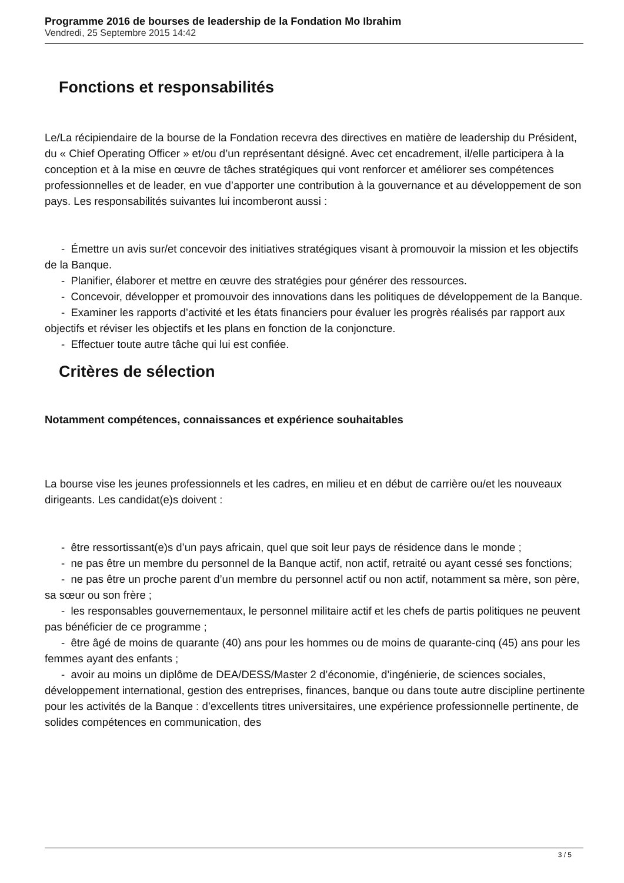Programme 2016 de bourses de leadership de la Fondation Mo Ibrahim
Vendredi, 25 Septembre 2015 14:42
Fonctions et responsabilités
Le/La récipiendaire de la bourse de la Fondation recevra des directives en matière de leadership du Président, du « Chief Operating Officer » et/ou d’un représentant désigné. Avec cet encadrement, il/elle participera à la conception et à la mise en œuvre de tâches stratégiques qui vont renforcer et améliorer ses compétences professionnelles et de leader, en vue d’apporter une contribution à la gouvernance et au développement de son pays. Les responsabilités suivantes lui incomberont aussi :
- Émettre un avis sur/et concevoir des initiatives stratégiques visant à promouvoir la mission et les objectifs de la Banque.
- Planifier, élaborer et mettre en œuvre des stratégies pour générer des ressources.
- Concevoir, développer et promouvoir des innovations dans les politiques de développement de la Banque.
- Examiner les rapports d’activité et les états financiers pour évaluer les progrès réalisés par rapport aux objectifs et réviser les objectifs et les plans en fonction de la conjoncture.
- Effectuer toute autre tâche qui lui est confiée.
Critères de sélection
Notamment compétences, connaissances et expérience souhaitables
La bourse vise les jeunes professionnels et les cadres, en milieu et en début de carrière ou/et les nouveaux dirigeants. Les candidat(e)s doivent :
- être ressortissant(e)s d’un pays africain, quel que soit leur pays de résidence dans le monde ;
- ne pas être un membre du personnel de la Banque actif, non actif, retraité ou ayant cessé ses fonctions;
- ne pas être un proche parent d’un membre du personnel actif ou non actif, notamment sa mère, son père, sa sœur ou son frère ;
- les responsables gouvernementaux, le personnel militaire actif et les chefs de partis politiques ne peuvent pas bénéficier de ce programme ;
- être âgé de moins de quarante (40) ans pour les hommes ou de moins de quarante-cinq (45) ans pour les femmes ayant des enfants ;
- avoir au moins un diplôme de DEA/DESS/Master 2 d’économie, d’ingénierie, de sciences sociales, développement international, gestion des entreprises, finances, banque ou dans toute autre discipline pertinente pour les activités de la Banque : d’excellents titres universitaires, une expérience professionnelle pertinente, de solides compétences en communication, des
3 / 5